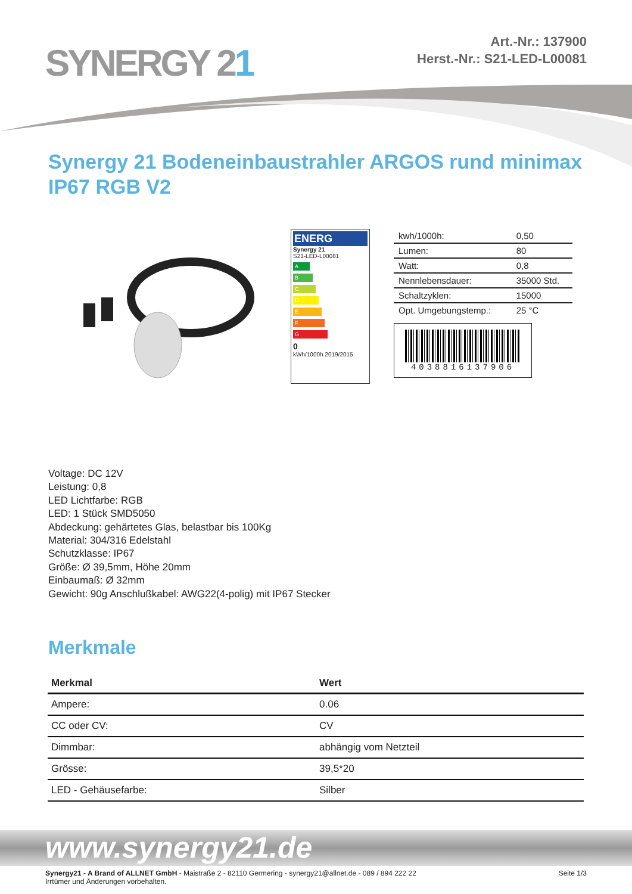SYNERGY 21
Art.-Nr.: 137900
Herst.-Nr.: S21-LED-L00081
Synergy 21 Bodeneinbaustrahler ARGOS rund minimax IP67 RGB V2
ENERG
Synergy 21
S21-LED-L00081
A
B
C
D
E
F
G
0
kWh/1000h 2019/2015
| kwh/1000h: | 0,50 |
| Lumen: | 80 |
| Watt: | 0,8 |
| Nennlebensdauer: | 35000 Std. |
| Schaltzyklen: | 15000 |
| Opt. Umgebungstemp.: | 25 °C |
4038816137906
Voltage: DC 12V
Leistung: 0,8
LED Lichtfarbe: RGB
LED: 1 Stück SMD5050
Abdeckung: gehärtetes Glas, belastbar bis 100Kg
Material: 304/316 Edelstahl
Schutzklasse: IP67
Größe: Ø 39,5mm, Höhe 20mm
Einbaumaß: Ø 32mm
Gewicht: 90g Anschlußkabel: AWG22(4-polig) mit IP67 Stecker
Merkmale
| Merkmal | Wert |
| --- | --- |
| Ampere: | 0.06 |
| CC oder CV: | CV |
| Dimmbar: | abhängig vom Netzteil |
| Grösse: | 39,5*20 |
| LED - Gehäusefarbe: | Silber |
www.synergy21.de
Synergy21 - A Brand of ALLNET GmbH - Maistraße 2 - 82110 Germering - synergy21@allnet.de - 089 / 894 222 22
Irrtümer und Änderungen vorbehalten.
Seite 1/3